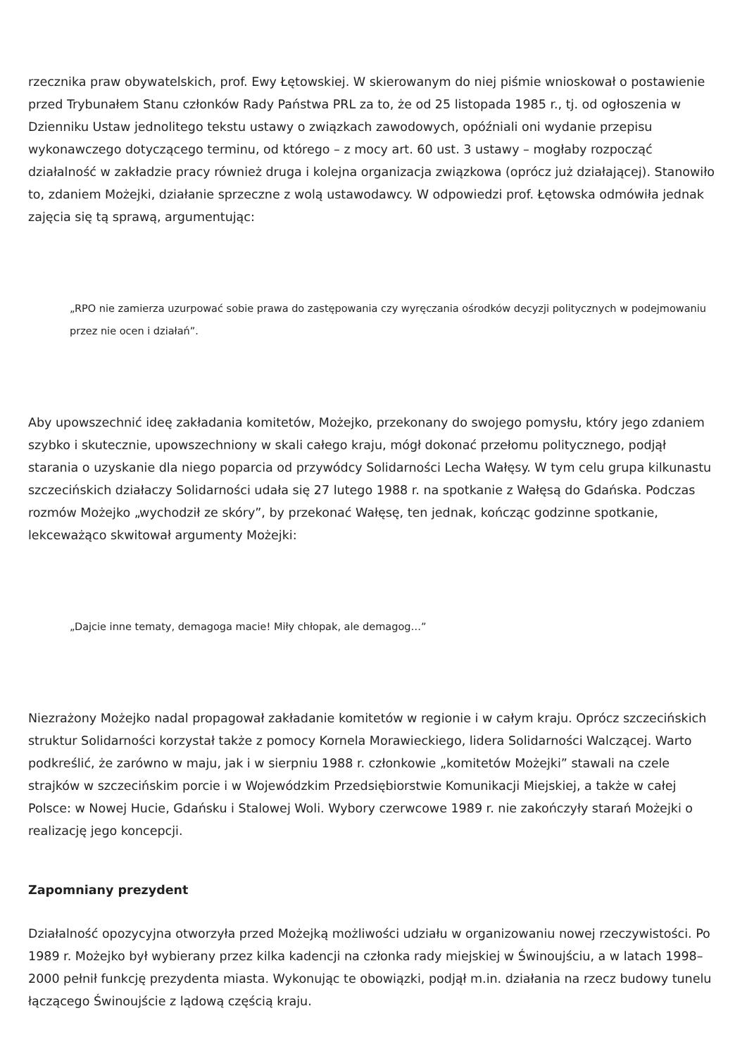rzecznika praw obywatelskich, prof. Ewy Łętowskiej. W skierowanym do niej piśmie wnioskował o postawienie przed Trybunałem Stanu członków Rady Państwa PRL za to, że od 25 listopada 1985 r., tj. od ogłoszenia w Dzienniku Ustaw jednolitego tekstu ustawy o związkach zawodowych, opóźniali oni wydanie przepisu wykonawczego dotyczącego terminu, od którego – z mocy art. 60 ust. 3 ustawy – mogłaby rozpocząć działalność w zakładzie pracy również druga i kolejna organizacja związkowa (oprócz już działającej). Stanowiło to, zdaniem Możejki, działanie sprzeczne z wolą ustawodawcy. W odpowiedzi prof. Łętowska odmówiła jednak zajęcia się tą sprawą, argumentując:
„RPO nie zamierza uzurpować sobie prawa do zastępowania czy wyręczania ośrodków decyzji politycznych w podejmowaniu przez nie ocen i działań”.
Aby upowszechnić ideę zakładania komitetów, Możejko, przekonany do swojego pomysłu, który jego zdaniem szybko i skutecznie, upowszechniony w skali całego kraju, mógł dokonać przełomu politycznego, podjął starania o uzyskanie dla niego poparcia od przywódcy Solidarności Lecha Wałęsy. W tym celu grupa kilkunastu szczecińskich działaczy Solidarności udała się 27 lutego 1988 r. na spotkanie z Wałęsą do Gdańska. Podczas rozmów Możejko „wychodził ze skóry”, by przekonać Wałęsę, ten jednak, kończąc godzinne spotkanie, lekceważąco skwitował argumenty Możejki:
„Dajcie inne tematy, demagoga macie! Miły chłopak, ale demagog…”
Niezrażony Możejko nadal propagował zakładanie komitetów w regionie i w całym kraju. Oprócz szczecińskich struktur Solidarności korzystał także z pomocy Kornela Morawieckiego, lidera Solidarności Walczącej. Warto podkreślić, że zarówno w maju, jak i w sierpniu 1988 r. członkowie „komitetów Możejki” stawali na czele strajków w szczecińskim porcie i w Wojewódzkim Przedsiębiorstwie Komunikacji Miejskiej, a także w całej Polsce: w Nowej Hucie, Gdańsku i Stalowej Woli. Wybory czerwcowe 1989 r. nie zakończyły starań Możejki o realizację jego koncepcji.
Zapomniany prezydent
Działalność opozycyjna otworzyła przed Możejką możliwości udziału w organizowaniu nowej rzeczywistości. Po 1989 r. Możejko był wybierany przez kilka kadencji na członka rady miejskiej w Świnoujściu, a w latach 1998–2000 pełnił funkcję prezydenta miasta. Wykonując te obowiązki, podjął m.in. działania na rzecz budowy tunelu łączącego Świnoujście z lądową częścią kraju.